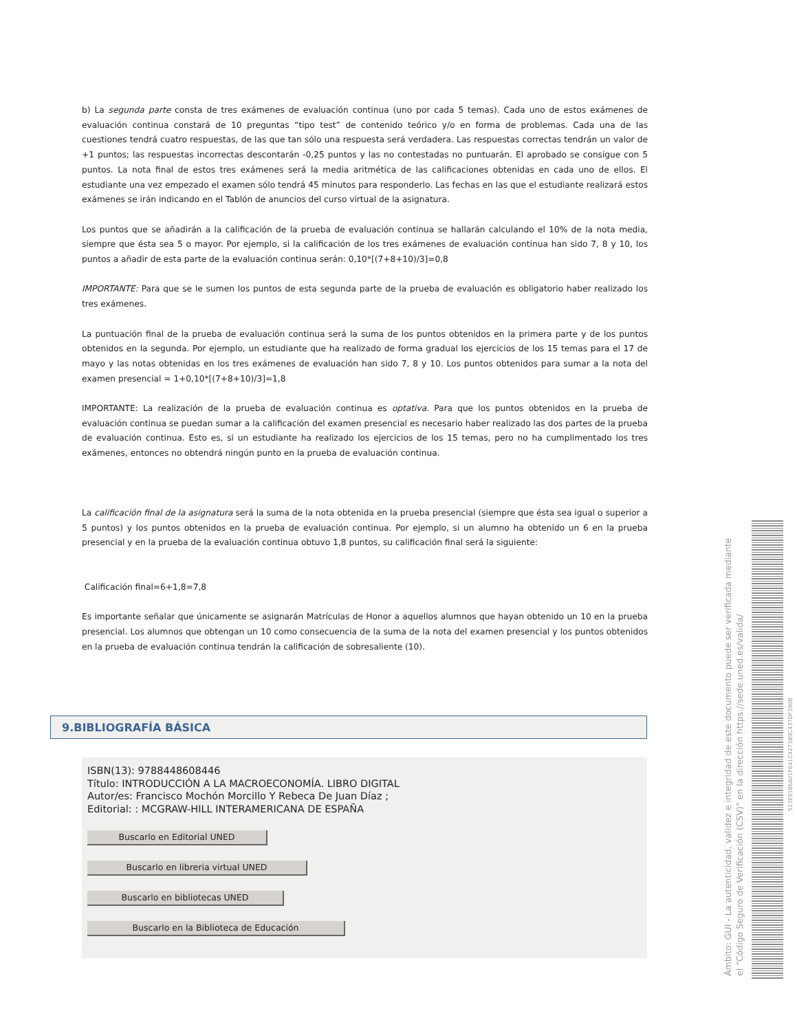b) La segunda parte consta de tres exámenes de evaluación continua (uno por cada 5 temas). Cada uno de estos exámenes de evaluación continua constará de 10 preguntas “tipo test” de contenido teórico y/o en forma de problemas. Cada una de las cuestiones tendrá cuatro respuestas, de las que tan sólo una respuesta será verdadera. Las respuestas correctas tendrán un valor de +1 puntos; las respuestas incorrectas descontarán -0,25 puntos y las no contestadas no puntuarán. El aprobado se consigue con 5 puntos. La nota final de estos tres exámenes será la media aritmética de las calificaciones obtenidas en cada uno de ellos. El estudiante una vez empezado el examen sólo tendrá 45 minutos para responderlo. Las fechas en las que el estudiante realizará estos exámenes se irán indicando en el Tablón de anuncios del curso virtual de la asignatura.
Los puntos que se añadirán a la calificación de la prueba de evaluación continua se hallarán calculando el 10% de la nota media, siempre que ésta sea 5 o mayor. Por ejemplo, si la calificación de los tres exámenes de evaluación continua han sido 7, 8 y 10, los puntos a añadir de esta parte de la evaluación continua serán: 0,10*[(7+8+10)/3]=0,8
IMPORTANTE: Para que se le sumen los puntos de esta segunda parte de la prueba de evaluación es obligatorio haber realizado los tres exámenes.
La puntuación final de la prueba de evaluación continua será la suma de los puntos obtenidos en la primera parte y de los puntos obtenidos en la segunda. Por ejemplo, un estudiante que ha realizado de forma gradual los ejercicios de los 15 temas para el 17 de mayo y las notas obtenidas en los tres exámenes de evaluación han sido 7, 8 y 10. Los puntos obtenidos para sumar a la nota del examen presencial = 1+0,10*[(7+8+10)/3]=1,8
IMPORTANTE: La realización de la prueba de evaluación continua es optativa. Para que los puntos obtenidos en la prueba de evaluación continua se puedan sumar a la calificación del examen presencial es necesario haber realizado las dos partes de la prueba de evaluación continua. Esto es, si un estudiante ha realizado los ejercicios de los 15 temas, pero no ha cumplimentado los tres exámenes, entonces no obtendrá ningún punto en la prueba de evaluación continua.
La calificación final de la asignatura será la suma de la nota obtenida en la prueba presencial (siempre que ésta sea igual o superior a 5 puntos) y los puntos obtenidos en la prueba de evaluación continua. Por ejemplo, si un alumno ha obtenido un 6 en la prueba presencial y en la prueba de la evaluación continua obtuvo 1,8 puntos, su calificación final será la siguiente:
Calificación final=6+1,8=7,8
Es importante señalar que únicamente se asignarán Matrículas de Honor a aquellos alumnos que hayan obtenido un 10 en la prueba presencial. Los alumnos que obtengan un 10 como consecuencia de la suma de la nota del examen presencial y los puntos obtenidos en la prueba de evaluación continua tendrán la calificación de sobresaliente (10).
9.BIBLIOGRAFÍA BÁSICA
ISBN(13): 9788448608446
Título: INTRODUCCIÓN A LA MACROECONOMÍA. LIBRO DIGITAL
Autor/es: Francisco Mochón Morcillo Y Rebeca De Juan Díaz ;
Editorial: : MCGRAW-HILL INTERAMERICANA DE ESPAÑA
Buscarlo en Editorial UNED
Buscarlo en libreria virtual UNED
Buscarlo en bibliotecas UNED
Buscarlo en la Biblioteca de Educación
Ámbito: GUI - La autenticidad, validez e integridad de este documento puede ser verificada mediante
el "Código Seguro de Verificación (CSV)" en la dirección https://sede.uned.es/valida/
513E9186A01F641C4273B9C437DF390B